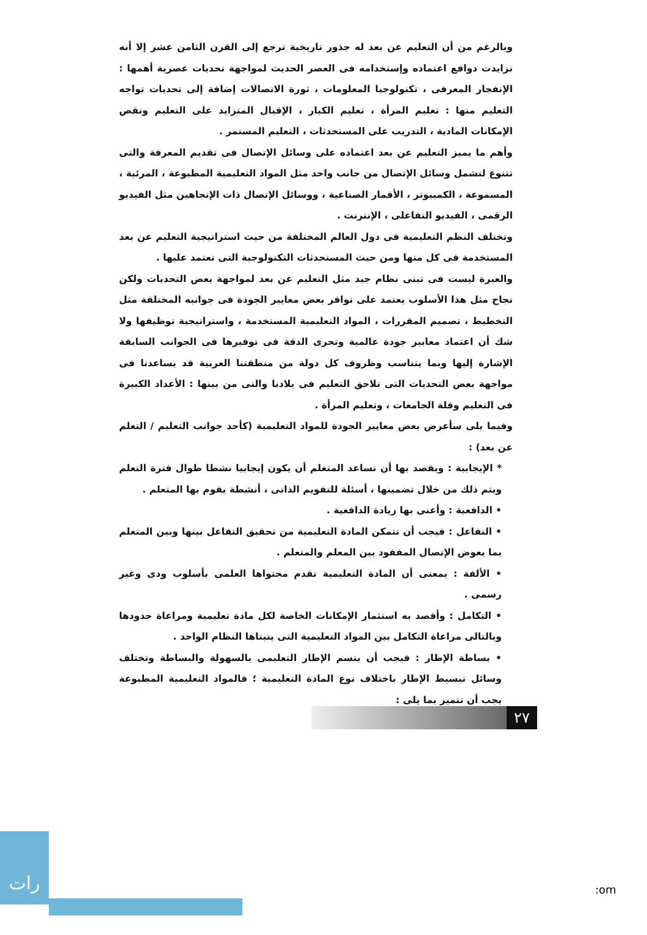وبالرغم من أن التعليم عن بعد له جذور تاريخية ترجع إلى القرن الثامن عشر إلا أنه تزايدت دوافع اعتماده وإستخدامه فى العصر الحديث لمواجهة تحديات عصرية أهمها : الإنفجار المعرفى ، تكنولوجيا المعلومات ، ثورة الاتصالات إضافة إلى تحديات تواجه التعليم منها : تعليم المرأة ، تعليم الكبار ، الإقبال المتزايد على التعليم ونقص الإمكانات المادية ، التدريب على المستحدثات ، التعليم المستمر .
وأهم ما يميز التعليم عن بعد اعتماده على وسائل الإتصال فى تقديم المعرفة والتى تتنوع لتشمل وسائل الإتصال من جانب واحد مثل المواد التعليمية المطبوعة ، المرئية ، المسموعة ، الكمبيوتر ، الأقمار الصناعية ، ووسائل الإتصال ذات الإتجاهين مثل الفيديو الرقمى ، الفيديو التفاعلى ، الإنترنت .
وتختلف النظم التعليمية فى دول العالم المختلفة من حيث استراتيجية التعليم عن بعد المستخدمة فى كل منها ومن حيث المستحدثات التكنولوجية التى تعتمد عليها .
والعبرة ليست فى تبنى نظام جيد مثل التعليم عن بعد لمواجهة بعض التحديات ولكن نجاح مثل هذا الأسلوب يعتمد على توافر بعض معايير الجودة فى جوانبه المختلفة مثل التخطيط ، تصميم المقررات ، المواد التعليمية المستخدمة ، واستراتيجية توظيفها ولا شك أن اعتماد معايير جودة عالمية وتحرى الدقة فى توفيرها فى الجوانب السابقة الإشارة إليها وبما يتناسب وظروف كل دولة من منطقتنا العربية قد يساعدنا فى مواجهة بعض التحديات التى تلاحق التعليم فى بلادنا والتى من بينها : الأعداد الكبيرة فى التعليم وقلة الجامعات ، وتعليم المرأة .
وفيما يلى سأعرض بعض معايير الجودة للمواد التعليمية (كأحد جوانب التعليم / التعلم عن بعد) :
* الإيجابية : ويقصد بها أن تساعد المتعلم أن يكون إيجابيا نشطا طوال فترة التعلم ويتم ذلك من خلال تضمينها ، أسئلة للتقويم الذاتى ، أنشطة يقوم بها المتعلم .
• الدافعية : وأعنى بها زيادة الدافعية .
• التفاعل : فيجب أن تتمكن المادة التعليمية من تحقيق التفاعل بينها وبين المتعلم بما يعوض الإتصال المفقود بين المعلم والمتعلم .
• الألفة : بمعنى أن المادة التعليمية تقدم محتواها العلمى بأسلوب ودى وغير رسمى .
• التكامل : وأقصد به استثمار الإمكانات الخاصة لكل مادة تعليمية ومراعاة حدودها وبالتالى مراعاة التكامل بين المواد التعليمية التى يتبناها النظام الواحد .
• بساطة الإطار : فيجب أن يتسم الإطار التعليمى بالسهولة والبساطة وتختلف وسائل تبسيط الإطار باختلاف نوع المادة التعليمية ؛ فالمواد التعليمية المطبوعة يجب أن تتميز بما يلى :
٢٧
رات
:om